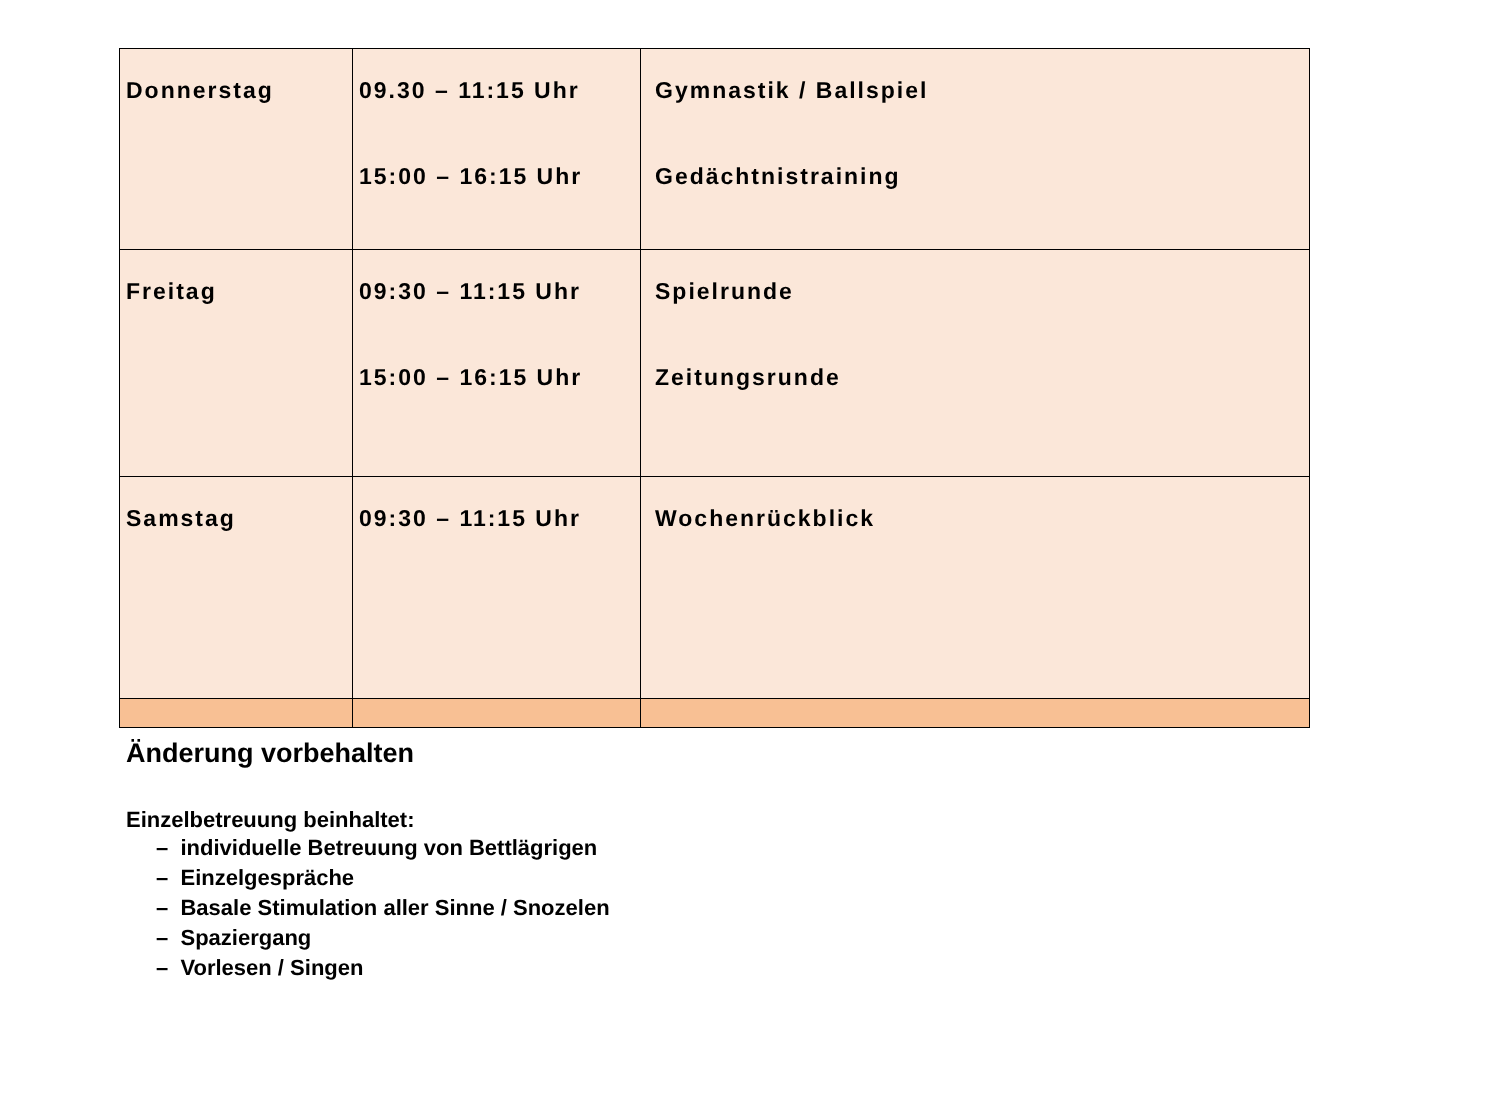| Donnerstag | 09.30 – 11:15 Uhr 15:00 – 16:15 Uhr | Gymnastik / Ballspiel Gedächtnistraining |
| Freitag | 09:30 – 11:15 Uhr 15:00 – 16:15 Uhr | Spielrunde Zeitungsrunde |
| Samstag | 09:30 – 11:15 Uhr | Wochenrückblick |
Änderung vorbehalten
Einzelbetreuung beinhaltet:
– individuelle Betreuung von Bettlägrigen
– Einzelgespräche
– Basale Stimulation aller Sinne / Snozelen
– Spaziergang
– Vorlesen / Singen